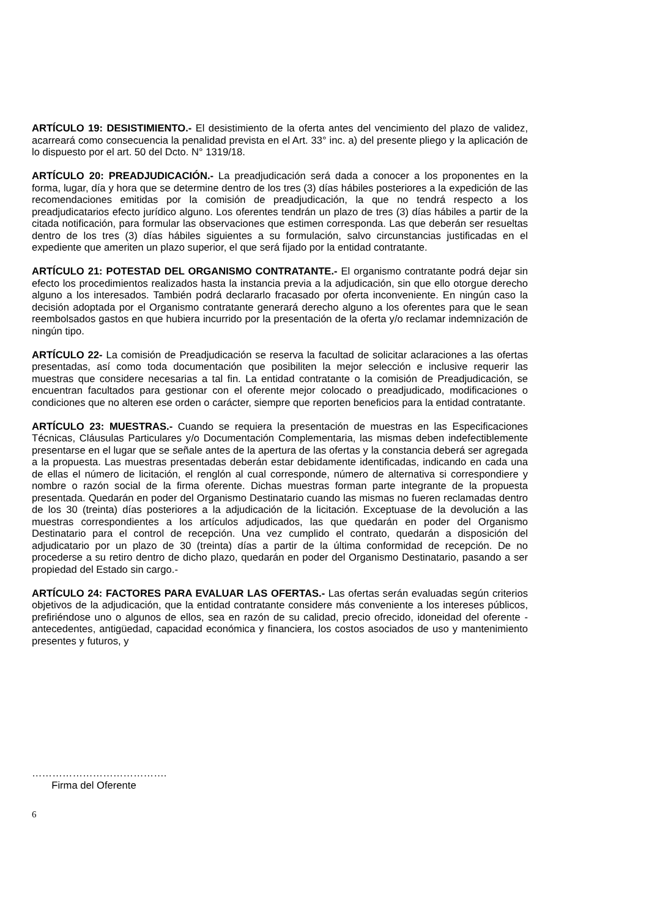ARTÍCULO 19: DESISTIMIENTO.- El desistimiento de la oferta antes del vencimiento del plazo de validez, acarreará como consecuencia la penalidad prevista en el Art. 33° inc. a) del presente pliego y la aplicación de lo dispuesto por el art. 50 del Dcto. N° 1319/18.
ARTÍCULO 20: PREADJUDICACIÓN.- La preadjudicación será dada a conocer a los proponentes en la forma, lugar, día y hora que se determine dentro de los tres (3) días hábiles posteriores a la expedición de las recomendaciones emitidas por la comisión de preadjudicación, la que no tendrá respecto a los preadjudicatarios efecto jurídico alguno. Los oferentes tendrán un plazo de tres (3) días hábiles a partir de la citada notificación, para formular las observaciones que estimen corresponda. Las que deberán ser resueltas dentro de los tres (3) días hábiles siguientes a su formulación, salvo circunstancias justificadas en el expediente que ameriten un plazo superior, el que será fijado por la entidad contratante.
ARTÍCULO 21: POTESTAD DEL ORGANISMO CONTRATANTE.- El organismo contratante podrá dejar sin efecto los procedimientos realizados hasta la instancia previa a la adjudicación, sin que ello otorgue derecho alguno a los interesados. También podrá declararlo fracasado por oferta inconveniente. En ningún caso la decisión adoptada por el Organismo contratante generará derecho alguno a los oferentes para que le sean reembolsados gastos en que hubiera incurrido por la presentación de la oferta y/o reclamar indemnización de ningún tipo.
ARTÍCULO 22- La comisión de Preadjudicación se reserva la facultad de solicitar aclaraciones a las ofertas presentadas, así como toda documentación que posibiliten la mejor selección e inclusive requerir las muestras que considere necesarias a tal fin. La entidad contratante o la comisión de Preadjudicación, se encuentran facultados para gestionar con el oferente mejor colocado o preadjudicado, modificaciones o condiciones que no alteren ese orden o carácter, siempre que reporten beneficios para la entidad contratante.
ARTÍCULO 23: MUESTRAS.- Cuando se requiera la presentación de muestras en las Especificaciones Técnicas, Cláusulas Particulares y/o Documentación Complementaria, las mismas deben indefectiblemente presentarse en el lugar que se señale antes de la apertura de las ofertas y la constancia deberá ser agregada a la propuesta. Las muestras presentadas deberán estar debidamente identificadas, indicando en cada una de ellas el número de licitación, el renglón al cual corresponde, número de alternativa si correspondiere y nombre o razón social de la firma oferente. Dichas muestras forman parte integrante de la propuesta presentada. Quedarán en poder del Organismo Destinatario cuando las mismas no fueren reclamadas dentro de los 30 (treinta) días posteriores a la adjudicación de la licitación. Exceptuase de la devolución a las muestras correspondientes a los artículos adjudicados, las que quedarán en poder del Organismo Destinatario para el control de recepción. Una vez cumplido el contrato, quedarán a disposición del adjudicatario por un plazo de 30 (treinta) días a partir de la última conformidad de recepción. De no procederse a su retiro dentro de dicho plazo, quedarán en poder del Organismo Destinatario, pasando a ser propiedad del Estado sin cargo.-
ARTÍCULO 24: FACTORES PARA EVALUAR LAS OFERTAS.- Las ofertas serán evaluadas según criterios objetivos de la adjudicación, que la entidad contratante considere más conveniente a los intereses públicos, prefiriéndose uno o algunos de ellos, sea en razón de su calidad, precio ofrecido, idoneidad del oferente -antecedentes, antigüedad, capacidad económica y financiera, los costos asociados de uso y mantenimiento presentes y futuros, y
………………………………….
Firma del Oferente
6